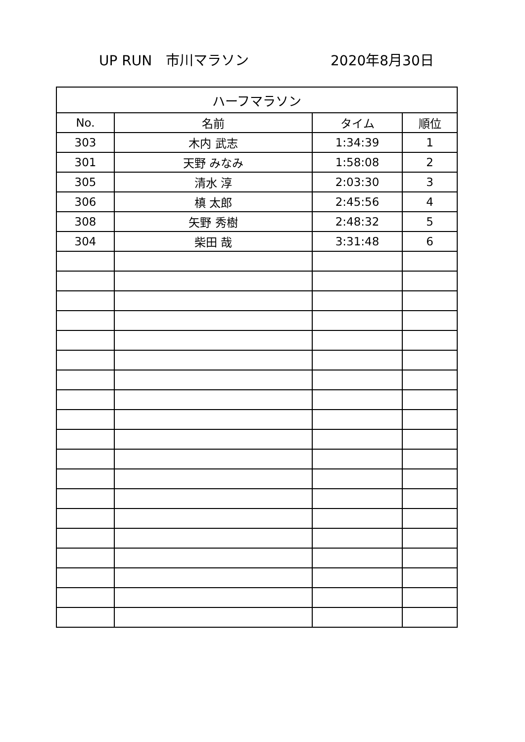UP RUN　市川マラソン 2020年8月30日
| ハーフマラソン | | | |
| --- | --- | --- | --- |
| No. | 名前 | タイム | 順位 |
| 303 | 木内 武志 | 1:34:39 | 1 |
| 301 | 天野 みなみ | 1:58:08 | 2 |
| 305 | 清水 淳 | 2:03:30 | 3 |
| 306 | 槙 太郎 | 2:45:56 | 4 |
| 308 | 矢野 秀樹 | 2:48:32 | 5 |
| 304 | 柴田 哉 | 3:31:48 | 6 |